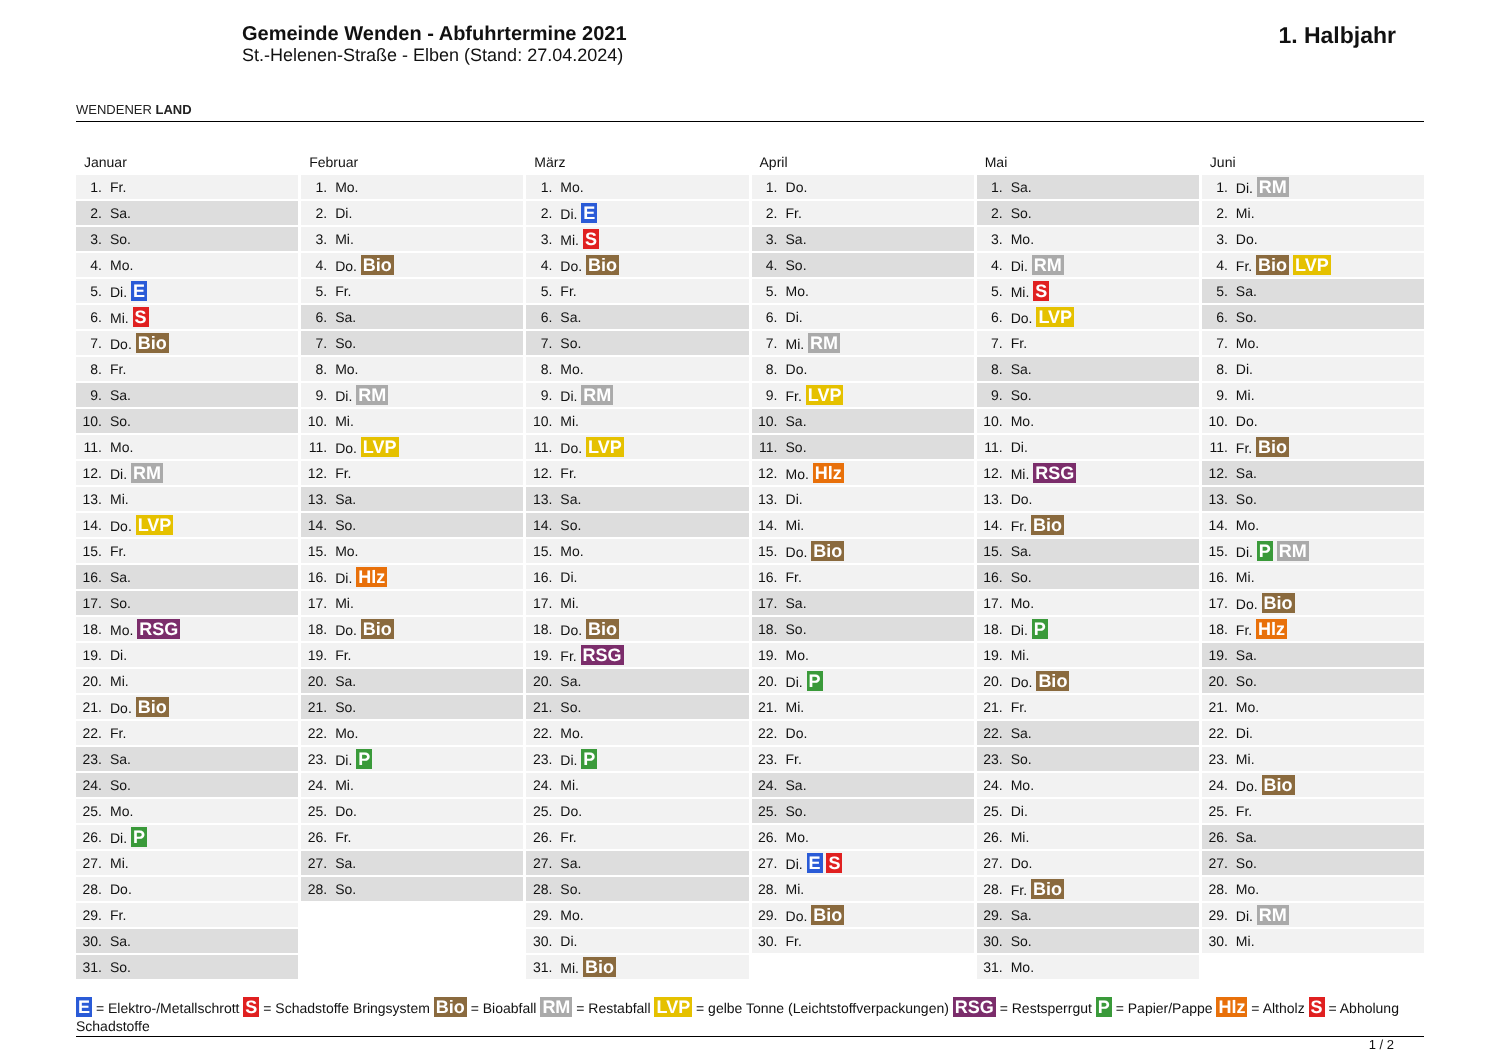WENDENER LAND
Gemeinde Wenden - Abfuhrtermine 2021
St.-Helenen-Straße - Elben (Stand: 27.04.2024)
1. Halbjahr
Januar
| 1. | Fr. |
| 2. | Sa. |
| 3. | So. |
| 4. | Mo. |
| 5. | Di. E |
| 6. | Mi. S |
| 7. | Do. Bio |
| 8. | Fr. |
| 9. | Sa. |
| 10. | So. |
| 11. | Mo. |
| 12. | Di. RM |
| 13. | Mi. |
| 14. | Do. LVP |
| 15. | Fr. |
| 16. | Sa. |
| 17. | So. |
| 18. | Mo. RSG |
| 19. | Di. |
| 20. | Mi. |
| 21. | Do. Bio |
| 22. | Fr. |
| 23. | Sa. |
| 24. | So. |
| 25. | Mo. |
| 26. | Di. P |
| 27. | Mi. |
| 28. | Do. |
| 29. | Fr. |
| 30. | Sa. |
| 31. | So. |
Februar
| 1. | Mo. |
| 2. | Di. |
| 3. | Mi. |
| 4. | Do. Bio |
| 5. | Fr. |
| 6. | Sa. |
| 7. | So. |
| 8. | Mo. |
| 9. | Di. RM |
| 10. | Mi. |
| 11. | Do. LVP |
| 12. | Fr. |
| 13. | Sa. |
| 14. | So. |
| 15. | Mo. |
| 16. | Di. Hlz |
| 17. | Mi. |
| 18. | Do. Bio |
| 19. | Fr. |
| 20. | Sa. |
| 21. | So. |
| 22. | Mo. |
| 23. | Di. P |
| 24. | Mi. |
| 25. | Do. |
| 26. | Fr. |
| 27. | Sa. |
| 28. | So. |
März
| 1. | Mo. |
| 2. | Di. E |
| 3. | Mi. S |
| 4. | Do. Bio |
| 5. | Fr. |
| 6. | Sa. |
| 7. | So. |
| 8. | Mo. |
| 9. | Di. RM |
| 10. | Mi. |
| 11. | Do. LVP |
| 12. | Fr. |
| 13. | Sa. |
| 14. | So. |
| 15. | Mo. |
| 16. | Di. |
| 17. | Mi. |
| 18. | Do. Bio |
| 19. | Fr. RSG |
| 20. | Sa. |
| 21. | So. |
| 22. | Mo. |
| 23. | Di. P |
| 24. | Mi. |
| 25. | Do. |
| 26. | Fr. |
| 27. | Sa. |
| 28. | So. |
| 29. | Mo. |
| 30. | Di. |
| 31. | Mi. Bio |
April
| 1. | Do. |
| 2. | Fr. |
| 3. | Sa. |
| 4. | So. |
| 5. | Mo. |
| 6. | Di. |
| 7. | Mi. RM |
| 8. | Do. |
| 9. | Fr. LVP |
| 10. | Sa. |
| 11. | So. |
| 12. | Mo. Hlz |
| 13. | Di. |
| 14. | Mi. |
| 15. | Do. Bio |
| 16. | Fr. |
| 17. | Sa. |
| 18. | So. |
| 19. | Mo. |
| 20. | Di. P |
| 21. | Mi. |
| 22. | Do. |
| 23. | Fr. |
| 24. | Sa. |
| 25. | So. |
| 26. | Mo. |
| 27. | Di. E S |
| 28. | Mi. |
| 29. | Do. Bio |
| 30. | Fr. |
Mai
| 1. | Sa. |
| 2. | So. |
| 3. | Mo. |
| 4. | Di. RM |
| 5. | Mi. S |
| 6. | Do. LVP |
| 7. | Fr. |
| 8. | Sa. |
| 9. | So. |
| 10. | Mo. |
| 11. | Di. |
| 12. | Mi. RSG |
| 13. | Do. |
| 14. | Fr. Bio |
| 15. | Sa. |
| 16. | So. |
| 17. | Mo. |
| 18. | Di. P |
| 19. | Mi. |
| 20. | Do. Bio |
| 21. | Fr. |
| 22. | Sa. |
| 23. | So. |
| 24. | Mo. |
| 25. | Di. |
| 26. | Mi. |
| 27. | Do. |
| 28. | Fr. Bio |
| 29. | Sa. |
| 30. | So. |
| 31. | Mo. |
Juni
| 1. | Di. RM |
| 2. | Mi. |
| 3. | Do. |
| 4. | Fr. Bio LVP |
| 5. | Sa. |
| 6. | So. |
| 7. | Mo. |
| 8. | Di. |
| 9. | Mi. |
| 10. | Do. |
| 11. | Fr. Bio |
| 12. | Sa. |
| 13. | So. |
| 14. | Mo. |
| 15. | Di. P RM |
| 16. | Mi. |
| 17. | Do. Bio |
| 18. | Fr. Hlz |
| 19. | Sa. |
| 20. | So. |
| 21. | Mo. |
| 22. | Di. |
| 23. | Mi. |
| 24. | Do. Bio |
| 25. | Fr. |
| 26. | Sa. |
| 27. | So. |
| 28. | Mo. |
| 29. | Di. RM |
| 30. | Mi. |
E = Elektro-/Metallschrott S = Schadstoffe Bringsystem Bio = Bioabfall RM = Restabfall LVP = gelbe Tonne (Leichtstoffverpackungen) RSG = Restsperrgut P = Papier/Pappe Hlz = Altholz S = Abholung Schadstoffe
1 / 2